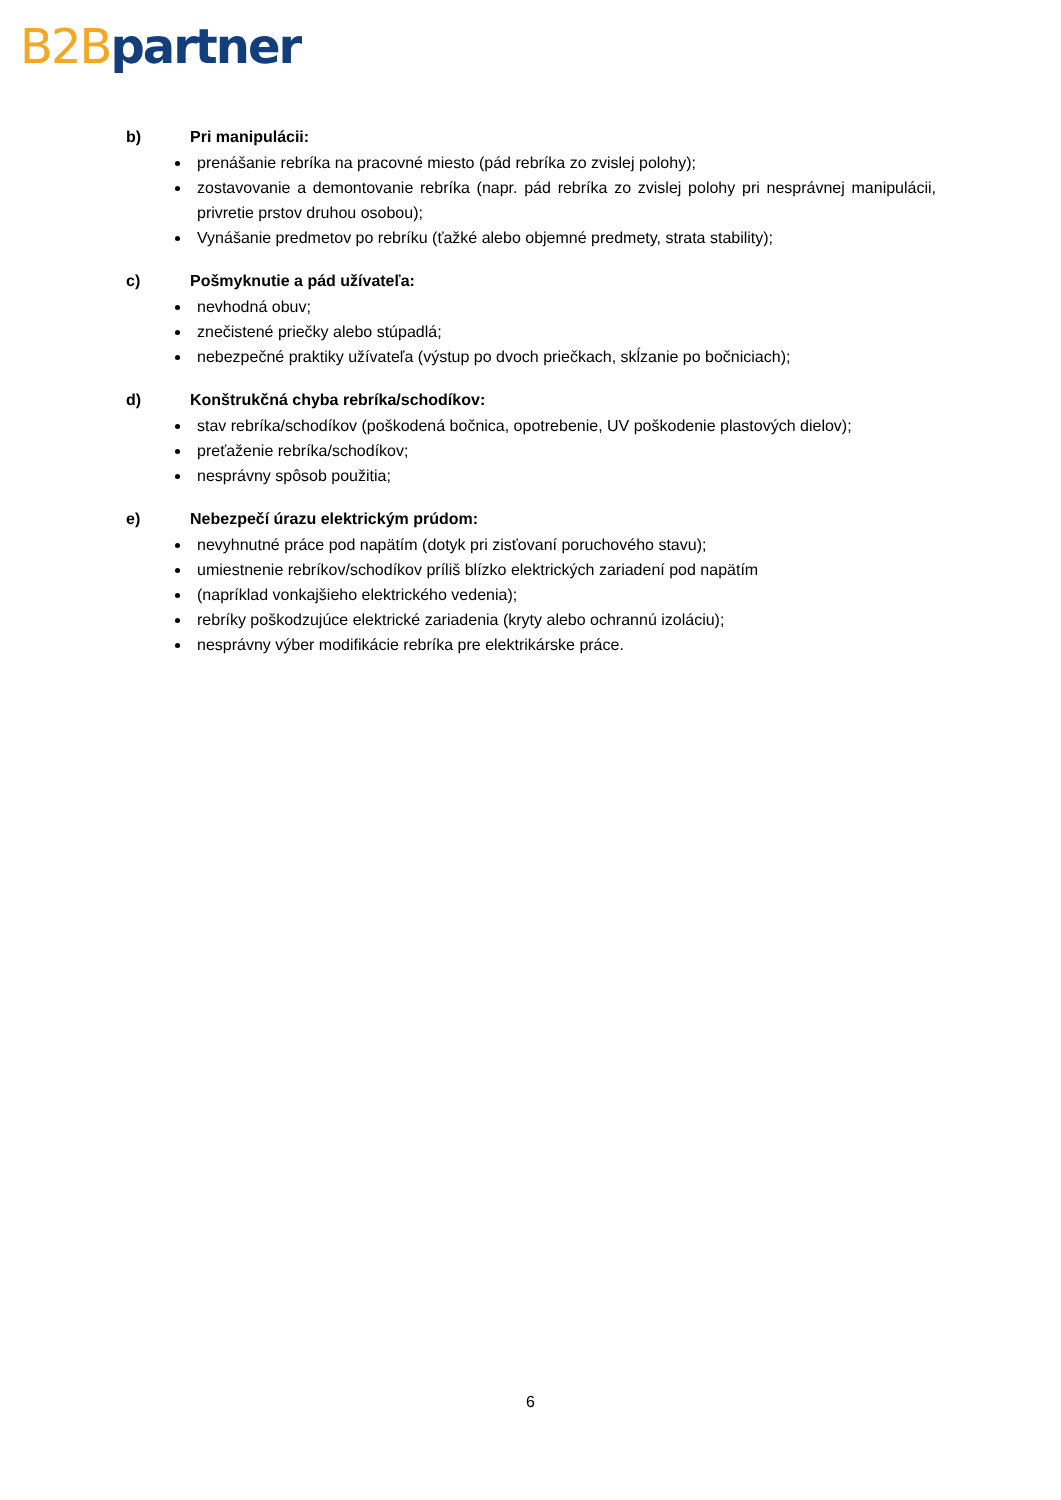B2B partner
b) Pri manipulácii:
prenášanie rebríka na pracovné miesto (pád rebríka zo zvislej polohy);
zostavovanie a demontovanie rebríka (napr. pád rebríka zo zvislej polohy pri nesprávnej manipulácii, privretie prstov druhou osobou);
Vynášanie predmetov po rebríku (ťažké alebo objemné predmety, strata stability);
c) Pošmyknutie a pád užívateľa:
nevhodná obuv;
znečistené priečky alebo stúpadlá;
nebezpečné praktiky užívateľa (výstup po dvoch priečkach, skĺzanie po bočniciach);
d) Konštrukčná chyba rebríka/schodíkov:
stav rebríka/schodíkov (poškodená bočnica, opotrebenie, UV poškodenie plastových dielov);
preťaženie rebríka/schodíkov;
nesprávny spôsob použitia;
e) Nebezpečí úrazu elektrickým prúdom:
nevyhnutné práce pod napätím (dotyk pri zisťovaní poruchového stavu);
umiestnenie rebríkov/schodíkov príliš blízko elektrických zariadení pod napätím
(napríklad vonkajšieho elektrického vedenia);
rebríky poškodzujúce elektrické zariadenia (kryty alebo ochrannú izoláciu);
nesprávny výber modifikácie rebríka pre elektrikárske práce.
6